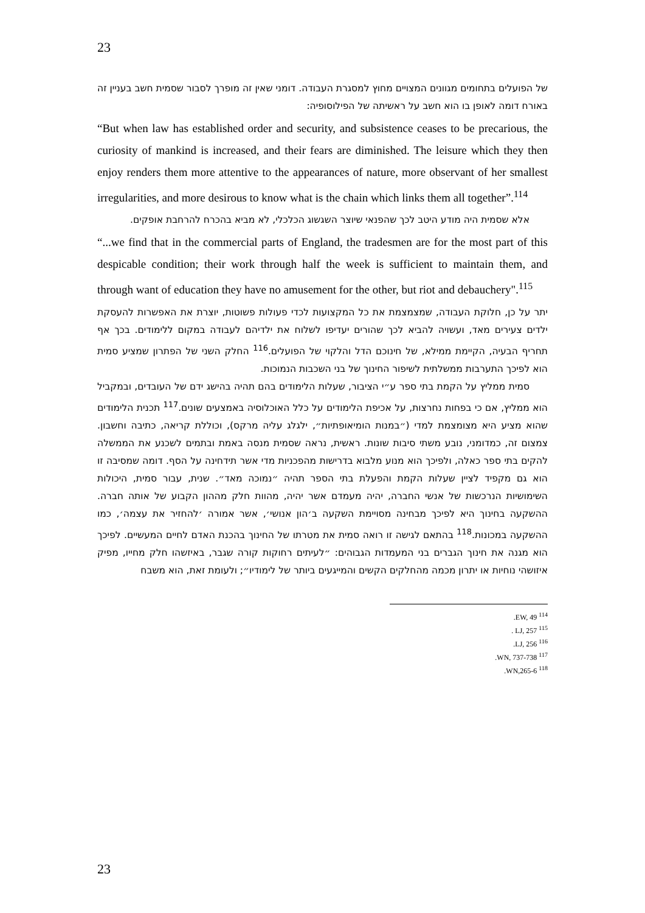23
של הפועלים בתחומים מגוונים המצויים מחוץ למסגרת העבודה. דומני שאין זה מופרך לסבור שסמית חשב בעניין זה באורח דומה לאופן בו הוא חשב על ראשיתה של הפילוסופיה:
“But when law has established order and security, and subsistence ceases to be precarious, the curiosity of mankind is increased, and their fears are diminished. The leisure which they then enjoy renders them more attentive to the appearances of nature, more observant of her smallest irregularities, and more desirous to know what is the chain which links them all together”.<sup>114</sup>
אלא שסמית היה מודע היטב לכך שהפנאי שיוצר השגשוג הכלכלי, לא מביא בהכרח להרחבת אופקים.
“...we find that in the commercial parts of England, the tradesmen are for the most part of this despicable condition; their work through half the week is sufficient to maintain them, and through want of education they have no amusement for the other, but riot and debauchery".<sup>115</sup>
יתר על כן, חלוקת העבודה, שמצמצמת את כל המקצועות לכדי פעולות פשוטות, יוצרת את האפשרות להעסקת ילדים צעירים מאד, ועשויה להביא לכך שהורים יעדיפו לשלוח את ילדיהם לעבודה במקום ללימודים. בכך אף תחריף הבעיה, הקיימת ממילא, של חינוכם הדל והלקוי של הפועלים.<sup>116</sup> החלק השני של הפתרון שמציע סמית הוא לפיכך התערבות ממשלתית לשיפור החינוך של בני השכבות הנמוכות.
סמית ממליץ על הקמת בתי ספר ע״י הציבור, שעלות הלימודים בהם תהיה בהישג ידם של העובדים, ובמקביל הוא ממליץ, אם כי בפחות נחרצות, על אכיפת הלימודים על כלל האוכלוסיה באמצעים שונים.<sup>117</sup> תכנית הלימודים שהוא מציע היא מצומצמת למדי (״במנות הומיאופתיות״, ילגלג עליה מרקס), וכוללת קריאה, כתיבה וחשבון. צמצום זה, כמדומני, נובע משתי סיבות שונות. ראשית, נראה שסמית מנסה באמת ובתמים לשכנע את הממשלה להקים בתי ספר כאלה, ולפיכך הוא מנוע מלבוא בדרישות מהפכניות מדי אשר תידחינה על הסף. דומה שמסיבה זו הוא גם מקפיד לציין שעלות הקמת והפעלת בתי הספר תהיה ״נמוכה מאד״. שנית, עבור סמית, היכולות השימושיות הנרכשות של אנשי החברה, יהיה מעמדם אשר יהיה, מהוות חלק מההון הקבוע של אותה חברה. ההשקעה בחינוך היא לפיכך מבחינה מסויימת השקעה ב׳הון אנושי׳, אשר אמורה ׳להחזיר את עצמה׳, כמו ההשקעה במכונות.<sup>118</sup> בהתאם לגישה זו רואה סמית את מטרתו של החינוך בהכנת האדם לחיים המעשיים. לפיכך הוא מגנה את חינוך הגברים בני המעמדות הגבוהים: ״לעיתים רחוקות קורה שגבר, באיזשהו חלק מחייו, מפיק איזושהי נוחיות או יתרון מכמה מהחלקים הקשים והמייגעים ביותר של לימודיו״; ולעומת זאת, הוא משבח
<sup>114</sup> EW, 49.
<sup>115</sup> LJ, 257 .
<sup>116</sup> LJ, 256.
<sup>117</sup> WN, 737-738.
<sup>118</sup> WN,265-6.
23